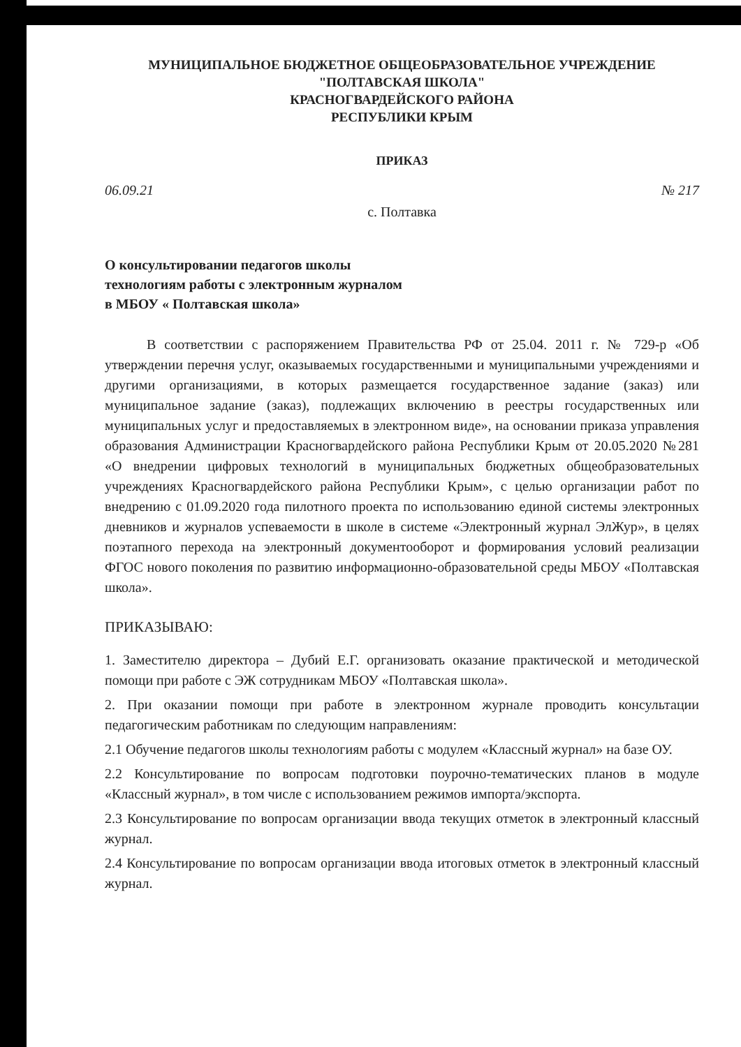МУНИЦИПАЛЬНОЕ БЮДЖЕТНОЕ ОБЩЕОБРАЗОВАТЕЛЬНОЕ УЧРЕЖДЕНИЕ
"ПОЛТАВСКАЯ ШКОЛА"
КРАСНОГВАРДЕЙСКОГО РАЙОНА
РЕСПУБЛИКИ КРЫМ
ПРИКАЗ
06.09.21 № 217
с. Полтавка
О консультировании педагогов школы
технологиям работы с электронным журналом
в МБОУ « Полтавская школа»
В соответствии с распоряжением Правительства РФ от 25.04. 2011 г. № 729-р «Об утверждении перечня услуг, оказываемых государственными и муниципальными учреждениями и другими организациями, в которых размещается государственное задание (заказ) или муниципальное задание (заказ), подлежащих включению в реестры государственных или муниципальных услуг и предоставляемых в электронном виде», на основании приказа управления образования Администрации Красногвардейского района Республики Крым от 20.05.2020 №281 «О внедрении цифровых технологий в муниципальных бюджетных общеобразовательных учреждениях Красногвардейского района Республики Крым», с целью организации работ по внедрению с 01.09.2020 года пилотного проекта по использованию единой системы электронных дневников и журналов успеваемости в школе в системе «Электронный журнал ЭлЖур», в целях поэтапного перехода на электронный документооборот и формирования условий реализации ФГОС нового поколения по развитию информационно-образовательной среды МБОУ «Полтавская школа».
ПРИКАЗЫВАЮ:
1. Заместителю директора – Дубий Е.Г. организовать оказание практической и методической помощи при работе с ЭЖ сотрудникам МБОУ «Полтавская школа».
2. При оказании помощи при работе в электронном журнале проводить консультации педагогическим работникам по следующим направлениям:
2.1 Обучение педагогов школы технологиям работы с модулем «Классный журнал» на базе ОУ.
2.2 Консультирование по вопросам подготовки поурочно-тематических планов в модуле «Классный журнал», в том числе с использованием режимов импорта/экспорта.
2.3 Консультирование по вопросам организации ввода текущих отметок в электронный классный журнал.
2.4 Консультирование по вопросам организации ввода итоговых отметок в электронный классный журнал.